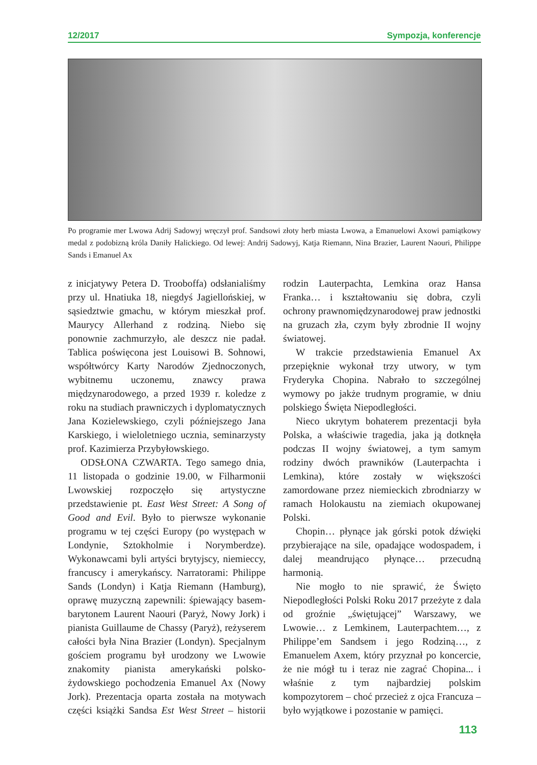12/2017 Sympozja, konferencje
Po programie mer Lwowa Adrij Sadowyj wręczył prof. Sandsowi złoty herb miasta Lwowa, a Emanuelowi Axowi pamiątkowy medal z podobizną króla Daniły Halickiego. Od lewej: Andrij Sadowyj, Katja Riemann, Nina Brazier, Laurent Naouri, Philippe Sands i Emanuel Ax
z inicjatywy Petera D. Trooboffa) odsłanialiśmy przy ul. Hnatiuka 18, niegdyś Jagiellońskiej, w sąsiedztwie gmachu, w którym mieszkał prof. Maurycy Allerhand z rodziną. Niebo się ponownie zachmurzyło, ale deszcz nie padał. Tablica poświęcona jest Louisowi B. Sohnowi, współtwórcy Karty Narodów Zjednoczonych, wybitnemu uczonemu, znawcy prawa międzynarodowego, a przed 1939 r. koledze z roku na studiach prawniczych i dyplomatycznych Jana Kozielewskiego, czyli późniejszego Jana Karskiego, i wieloletniego ucznia, seminarzysty prof. Kazimierza Przybyłowskiego.
ODSŁONA CZWARTA. Tego samego dnia, 11 listopada o godzinie 19.00, w Filharmonii Lwowskiej rozpoczęło się artystyczne przedstawienie pt. East West Street: A Song of Good and Evil. Było to pierwsze wykonanie programu w tej części Europy (po występach w Londynie, Sztokholmie i Norymberdze). Wykonawcami byli artyści brytyjscy, niemieccy, francuscy i amerykańscy. Narratorami: Philippe Sands (Londyn) i Katja Riemann (Hamburg), oprawę muzyczną zapewnili: śpiewający basem-barytonem Laurent Naouri (Paryż, Nowy Jork) i pianista Guillaume de Chassy (Paryż), reżyserem całości była Nina Brazier (Londyn). Specjalnym gościem programu był urodzony we Lwowie znakomity pianista amerykański polsko-żydowskiego pochodzenia Emanuel Ax (Nowy Jork). Prezentacja oparta została na motywach części książki Sandsa Est West Street – historii rodzin Lauterpachta, Lemkina oraz Hansa Franka… i kształtowaniu się dobra, czyli ochrony prawnomiędzynarodowej praw jednostki na gruzach zła, czym były zbrodnie II wojny światowej.
W trakcie przedstawienia Emanuel Ax przepięknie wykonał trzy utwory, w tym Fryderyka Chopina. Nabrało to szczególnej wymowy po jakże trudnym programie, w dniu polskiego Święta Niepodległości.
Nieco ukrytym bohaterem prezentacji była Polska, a właściwie tragedia, jaka ją dotknęła podczas II wojny światowej, a tym samym rodziny dwóch prawników (Lauterpachta i Lemkina), które zostały w większości zamordowane przez niemieckich zbrodniarzy w ramach Holokaustu na ziemiach okupowanej Polski.
Chopin… płynące jak górski potok dźwięki przybierające na sile, opadające wodospadem, i dalej meandrująco płynące… przecudną harmonią.
Nie mogło to nie sprawić, że Święto Niepodległości Polski Roku 2017 przeżyte z dala od groźnie „świętującej” Warszawy, we Lwowie… z Lemkinem, Lauterpachtem…, z Philippe’em Sandsem i jego Rodziną…, z Emanuelem Axem, który przyznał po koncercie, że nie mógł tu i teraz nie zagrać Chopina... i właśnie z tym najbardziej polskim kompozytorem – choć przecież z ojca Francuza – było wyjątkowe i pozostanie w pamięci.
113